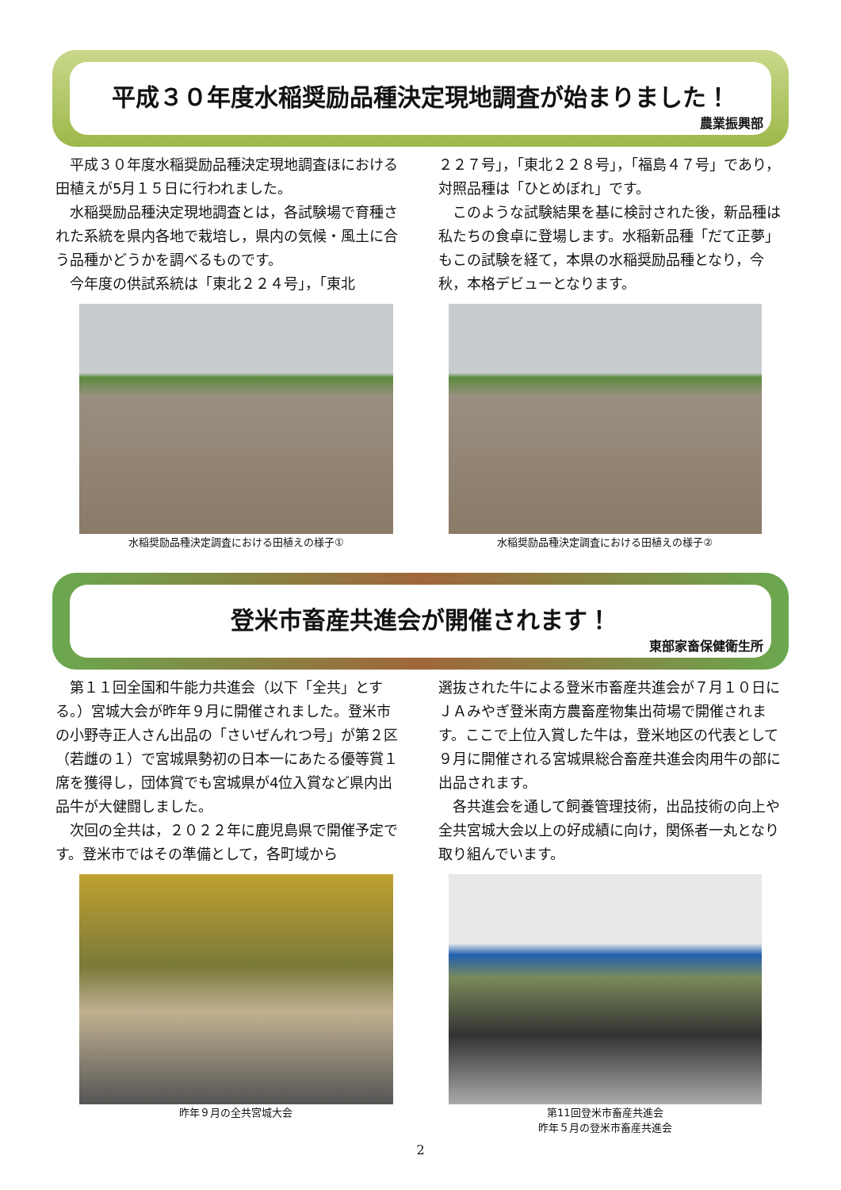平成３０年度水稲奨励品種決定現地調査が始まりました！
農業振興部
平成３０年度水稲奨励品種決定現地調査ほにおける田植えが5月１５日に行われました。
水稲奨励品種決定現地調査とは，各試験場で育種された系統を県内各地で栽培し，県内の気候・風土に合う品種かどうかを調べるものです。
今年度の供試系統は「東北２２４号」，「東北
２２７号」，「東北２２８号」，「福島４７号」であり，対照品種は「ひとめぼれ」です。
このような試験結果を基に検討された後，新品種は私たちの食卓に登場します。水稲新品種「だて正夢」もこの試験を経て，本県の水稲奨励品種となり，今秋，本格デビューとなります。
水稲奨励品種決定調査における田植えの様子①
水稲奨励品種決定調査における田植えの様子②
登米市畜産共進会が開催されます！
東部家畜保健衛生所
第１１回全国和牛能力共進会（以下「全共」とする。）宮城大会が昨年９月に開催されました。登米市の小野寺正人さん出品の「さいぜんれつ号」が第２区（若雌の１）で宮城県勢初の日本一にあたる優等賞１席を獲得し，団体賞でも宮城県が4位入賞など県内出品牛が大健闘しました。
次回の全共は，２０２２年に鹿児島県で開催予定です。登米市ではその準備として，各町域から
選抜された牛による登米市畜産共進会が７月１０日にＪＡみやぎ登米南方農畜産物集出荷場で開催されます。ここで上位入賞した牛は，登米地区の代表として９月に開催される宮城県総合畜産共進会肉用牛の部に出品されます。
各共進会を通して飼養管理技術，出品技術の向上や全共宮城大会以上の好成績に向け，関係者一丸となり取り組んでいます。
昨年９月の全共宮城大会 第11回登米市畜産共進会
昨年５月の登米市畜産共進会
2